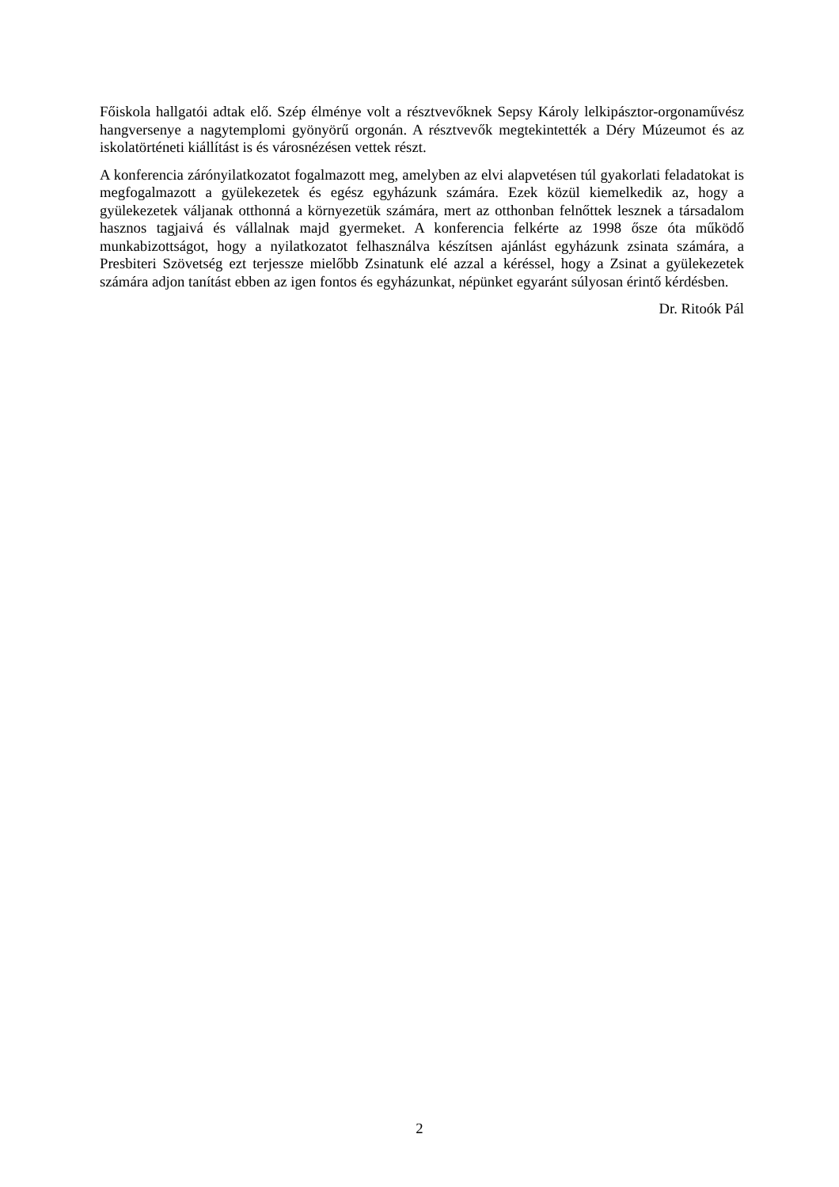Főiskola hallgatói adtak elő. Szép élménye volt a résztvevőknek Sepsy Károly lelkipásztor-orgonaművész hangversenye a nagytemplomi gyönyörű orgonán. A résztvevők megtekintették a Déry Múzeumot és az iskolatörténeti kiállítást is és városnézésen vettek részt.
A konferencia zárónyilatkozatot fogalmazott meg, amelyben az elvi alapvetésen túl gyakorlati feladatokat is megfogalmazott a gyülekezetek és egész egyházunk számára. Ezek közül kiemelkedik az, hogy a gyülekezetek váljanak otthonná a környezetük számára, mert az otthonban felnőttek lesznek a társadalom hasznos tagjaivá és vállalnak majd gyermeket. A konferencia felkérte az 1998 ősze óta működő munkabizottságot, hogy a nyilatkozatot felhasználva készítsen ajánlást egyházunk zsinata számára, a Presbiteri Szövetség ezt terjessze mielőbb Zsinatunk elé azzal a kéréssel, hogy a Zsinat a gyülekezetek számára adjon tanítást ebben az igen fontos és egyházunkat, népünket egyaránt súlyosan érintő kérdésben.
Dr. Ritoók Pál
2